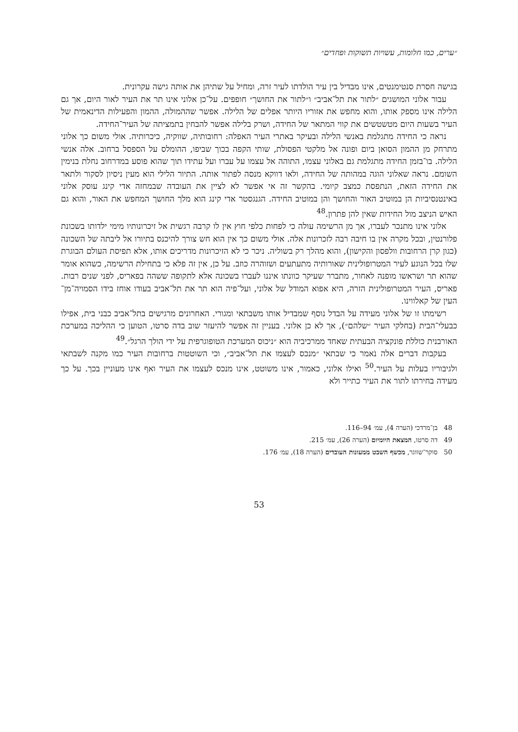״ערים, כמו חלומות, עשויות תשוקות ופחדים״
בגישה חסרת סנטימנטים, אינו מבדיל בין עיר הולדתו לעיר זרה, ומחיל על שתיהן את אותה גישה עקרונית.
עבור אלוני המושגים ״לתור את תל־אביב״ ו״לתור את החושך״ חופפים. על־כן אלוני אינו תר את העיר לאור היום, אך גם הלילה אינו מספק אותו, והוא מחפש את אזוריו היותר אפלים של הלילה. אפשר שההמולה, ההמון והפעילות הדינאמית של העיר בשעות היום מטשטשים את קווי המתאר של החידה, ושרק בלילה אפשר להבחין בתמציתה של העיר־החידה.
נראה כי החידה מתגלמת באנשי הלילה ובעיקר באתרי העיר האפלה: רחובותיה, שווקיה, כיכרותיה. אולי משום כך אלוני מתרחק מן ההמון הסואן ביום ופונה אל מלקטי הפסולת, שותי הקפה בכוך שביפו, ההומלס על הספסל ברחוב. אלה אנשי הלילה. בו־בזמן החידה מתגלמת גם באלוני עצמו, התוהה אל עצמו על עברו ועל עתידו תוך שהוא פוסע במדרחוב נחלת בנימין השומם. נראה שאלוני הוגה במהותה של החידה, ולאו דווקא מנסה לפתור אותה. התיור הלילי הוא מעין ניסיון לסקור ולתאר את החידה הזאת, הנתפסת כמצב קיומי. בהקשר זה אי אפשר לא לציין את העובדה שבמחזה אדי קינג עוסק אלוני באינטנסיביות הן במוטיב האור והחושך והן במוטיב החידה. הגנגסטר אדי קינג הוא מלך החושך המחפש את האור, והוא גם האיש הניצב מול החידות שאין להן פתרון.<sup>48</sup>
אלוני אינו מתנכר לעברו, אך מן הרשימה עולה כי לפחות כלפי חוץ אין לו קרבה רגשית אל זיכרונותיו מימי ילדותו בשכונת פלורנטין, ובכל מקרה אין בו חיבה רבה לזכרונות אלה. אולי משום כך אין הוא חש צורך להיכנס בתיורו אל ליבתה של השכונה (כגון קרן הרחובות וולפסון והקישון), והוא מהלך רק בשוליה. ניכר כי לא הזיכרונות מדריכים אותו, אלא תפיסת העולם הבוגרת שלו בכל הנוגע לעיר המטרופולינית שאורותיה מתעתעים ושזוהרה כוזב. על כן, אין זה פלא כי בתחילת הרשימה, כשהוא אומר שהוא תר ושראשו מופנה לאחור, מתברר שעיקר כוונתו איננו לעברו בשכונה אלא לתקופה ששהה בפאריס, לפני שנים רבות. פאריס, העיר המטרופולינית הזרה, היא אפוא המודל של אלוני, ועל־פיה הוא תר את תל־אביב בעודו אוחז בידו הסמויה־מן־העין של קאלווינו.
רשימתו זו של אלוני מעידה על הבדל נוסף שמבדיל אותו משבתאי ומגורי. האחרונים מרגישים בתל־אביב כבני בית, אפילו כבעלי־הבית (בחלקי העיר ״שלהם״), אך לא כן אלוני. בעניין זה אפשר להיעזר שוב בדה סרטו, הטוען כי ההליכה במערכת האורבנית כוללת פונקציה הבעתית שאחד ממרכיביה הוא ״ניכוס המערכת הטופוגרפית על ידי הולך הרגל״.<sup>49</sup>
בעקבות דברים אלה נֹאמר כי שבתאי ״מנכס לעצמו את תל־אביב״, וכי השוטטות ברחובות העיר כמו מקנה לשבתאי ולגיבוריו בעלות על העיר.<sup>50</sup> ואילו אלוני, כאמור, אינו משוטט, אינו מנכס לעצמו את העיר ואף אינו מעוניין בכך. על כך מעידה בחירתו לתור את העיר כתייר ולא
48 בן־מרדכי (הערה 4), עמ׳ 94–116.
49 דה סרטו, המצאת היומיום (הערה 26), עמ׳ 215.
50 סוקר־שווגר, מכשף השבט ממעונות העובדים (הערה 18), עמ׳ 176.
53